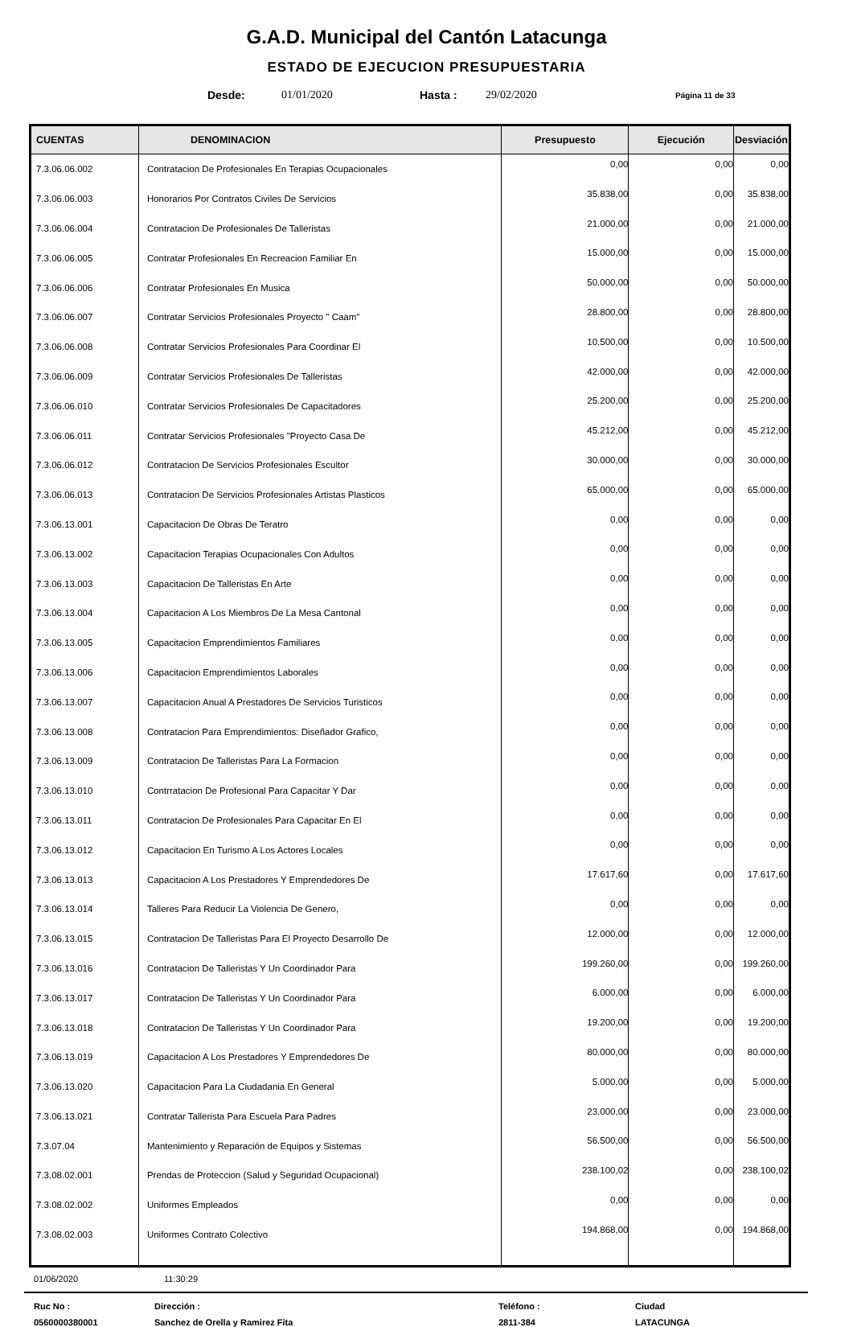G.A.D. Municipal del Cantón Latacunga
ESTADO DE EJECUCION PRESUPUESTARIA
Desde: 01/01/2020 Hasta : 29/02/2020 Página 11 de 33
| CUENTAS | DENOMINACION | Presupuesto | Ejecución | Desviación |
| --- | --- | --- | --- | --- |
| 7.3.06.06.002 | Contratacion De Profesionales En Terapias Ocupacionales | 0,00 | 0,00 | 0,00 |
| 7.3.06.06.003 | Honorarios Por Contratos Civiles De Servicios | 35.838,00 | 0,00 | 35.838,00 |
| 7.3.06.06.004 | Contratacion De Profesionales De Talleristas | 21.000,00 | 0,00 | 21.000,00 |
| 7.3.06.06.005 | Contratar Profesionales En Recreacion Familiar En | 15.000,00 | 0,00 | 15.000,00 |
| 7.3.06.06.006 | Contratar Profesionales En Musica | 50.000,00 | 0,00 | 50.000,00 |
| 7.3.06.06.007 | Contratar Servicios Profesionales Proyecto " Caam" | 28.800,00 | 0,00 | 28.800,00 |
| 7.3.06.06.008 | Contratar Servicios Profesionales Para Coordinar El | 10.500,00 | 0,00 | 10.500,00 |
| 7.3.06.06.009 | Contratar Servicios Profesionales De Talleristas | 42.000,00 | 0,00 | 42.000,00 |
| 7.3.06.06.010 | Contratar Servicios Profesionales De Capacitadores | 25.200,00 | 0,00 | 25.200,00 |
| 7.3.06.06.011 | Contratar Servicios Profesionales "Proyecto Casa De | 45.212,00 | 0,00 | 45.212,00 |
| 7.3.06.06.012 | Contratacion De Servicios Profesionales Escultor | 30.000,00 | 0,00 | 30.000,00 |
| 7.3.06.06.013 | Contratacion De Servicios Profesionales Artistas Plasticos | 65.000,00 | 0,00 | 65.000,00 |
| 7.3.06.13.001 | Capacitacion De Obras De Teratro | 0,00 | 0,00 | 0,00 |
| 7.3.06.13.002 | Capacitacion Terapias Ocupacionales Con Adultos | 0,00 | 0,00 | 0,00 |
| 7.3.06.13.003 | Capacitacion De Talleristas En Arte | 0,00 | 0,00 | 0,00 |
| 7.3.06.13.004 | Capacitacion A Los Miembros De La Mesa Cantonal | 0,00 | 0,00 | 0,00 |
| 7.3.06.13.005 | Capacitacion Emprendimientos Familiares | 0,00 | 0,00 | 0,00 |
| 7.3.06.13.006 | Capacitacion Emprendimientos Laborales | 0,00 | 0,00 | 0,00 |
| 7.3.06.13.007 | Capacitacion Anual A Prestadores De Servicios Turisticos | 0,00 | 0,00 | 0,00 |
| 7.3.06.13.008 | Contratacion Para Emprendimientos: Diseñador Grafico, | 0,00 | 0,00 | 0,00 |
| 7.3.06.13.009 | Contratacion De Talleristas Para La Formacion | 0,00 | 0,00 | 0,00 |
| 7.3.06.13.010 | Contrratacion De Profesional Para Capacitar Y Dar | 0,00 | 0,00 | 0,00 |
| 7.3.06.13.011 | Contratacion De Profesionales Para Capacitar En El | 0,00 | 0,00 | 0,00 |
| 7.3.06.13.012 | Capacitacion En Turismo A Los Actores Locales | 0,00 | 0,00 | 0,00 |
| 7.3.06.13.013 | Capacitacion A Los Prestadores Y Emprendedores De | 17.617,60 | 0,00 | 17.617,60 |
| 7.3.06.13.014 | Talleres Para Reducir La Violencia De Genero, | 0,00 | 0,00 | 0,00 |
| 7.3.06.13.015 | Contratacion De Talleristas Para El Proyecto Desarrollo De | 12.000,00 | 0,00 | 12.000,00 |
| 7.3.06.13.016 | Contratacion De Talleristas Y Un Coordinador Para | 199.260,00 | 0,00 | 199.260,00 |
| 7.3.06.13.017 | Contratacion De Talleristas Y Un Coordinador Para | 6.000,00 | 0,00 | 6.000,00 |
| 7.3.06.13.018 | Contratacion De Talleristas Y Un Coordinador Para | 19.200,00 | 0,00 | 19.200,00 |
| 7.3.06.13.019 | Capacitacion A Los Prestadores Y Emprendedores De | 80.000,00 | 0,00 | 80.000,00 |
| 7.3.06.13.020 | Capacitacion Para La Ciudadania En General | 5.000,00 | 0,00 | 5.000,00 |
| 7.3.06.13.021 | Contratar Tallerista Para Escuela Para Padres | 23.000,00 | 0,00 | 23.000,00 |
| 7.3.07.04 | Mantenimiento y Reparación de Equipos y Sistemas | 56.500,00 | 0,00 | 56.500,00 |
| 7.3.08.02.001 | Prendas de Proteccion (Salud y Seguridad Ocupacional) | 238.100,02 | 0,00 | 238.100,02 |
| 7.3.08.02.002 | Uniformes Empleados | 0,00 | 0,00 | 0,00 |
| 7.3.08.02.003 | Uniformes Contrato Colectivo | 194.868,00 | 0,00 | 194.868,00 |
01/06/2020 11:30:29
Ruc No : Dirección : Teléfono : Ciudad 0560000380001 Sanchez de Orella y Ramirez Fita 2811-384 LATACUNGA